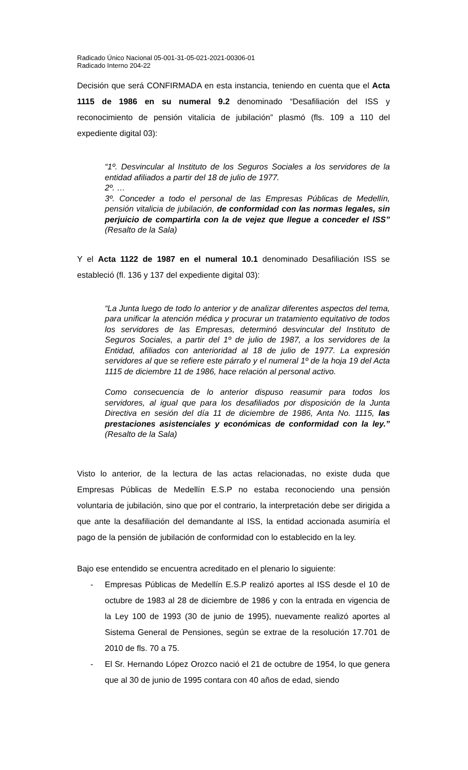Radicado Único Nacional 05-001-31-05-021-2021-00306-01
Radicado Interno 204-22
Decisión que será CONFIRMADA en esta instancia, teniendo en cuenta que el Acta 1115 de 1986 en su numeral 9.2 denominado “Desafiliación del ISS y reconocimiento de pensión vitalicia de jubilación” plasmó (fls. 109 a 110 del expediente digital 03):
“1º. Desvincular al Instituto de los Seguros Sociales a los servidores de la entidad afiliados a partir del 18 de julio de 1977.
2º. …
3º. Conceder a todo el personal de las Empresas Públicas de Medellín, pensión vitalicia de jubilación, de conformidad con las normas legales, sin perjuicio de compartirla con la de vejez que llegue a conceder el ISS” (Resalto de la Sala)
Y el Acta 1122 de 1987 en el numeral 10.1 denominado Desafiliación ISS se estableció (fl. 136 y 137 del expediente digital 03):
“La Junta luego de todo lo anterior y de analizar diferentes aspectos del tema, para unificar la atención médica y procurar un tratamiento equitativo de todos los servidores de las Empresas, determinó desvincular del Instituto de Seguros Sociales, a partir del 1º de julio de 1987, a los servidores de la Entidad, afiliados con anterioridad al 18 de julio de 1977. La expresión servidores al que se refiere este párrafo y el numeral 1º de la hoja 19 del Acta 1115 de diciembre 11 de 1986, hace relación al personal activo.
Como consecuencia de lo anterior dispuso reasumir para todos los servidores, al igual que para los desafiliados por disposición de la Junta Directiva en sesión del día 11 de diciembre de 1986, Anta No. 1115, las prestaciones asistenciales y económicas de conformidad con la ley.” (Resalto de la Sala)
Visto lo anterior, de la lectura de las actas relacionadas, no existe duda que Empresas Públicas de Medellín E.S.P no estaba reconociendo una pensión voluntaria de jubilación, sino que por el contrario, la interpretación debe ser dirigida a que ante la desafiliación del demandante al ISS, la entidad accionada asumiría el pago de la pensión de jubilación de conformidad con lo establecido en la ley.
Bajo ese entendido se encuentra acreditado en el plenario lo siguiente:
- Empresas Públicas de Medellín E.S.P realizó aportes al ISS desde el 10 de octubre de 1983 al 28 de diciembre de 1986 y con la entrada en vigencia de la Ley 100 de 1993 (30 de junio de 1995), nuevamente realizó aportes al Sistema General de Pensiones, según se extrae de la resolución 17.701 de 2010 de fls. 70 a 75.
- El Sr. Hernando López Orozco nació el 21 de octubre de 1954, lo que genera que al 30 de junio de 1995 contara con 40 años de edad, siendo